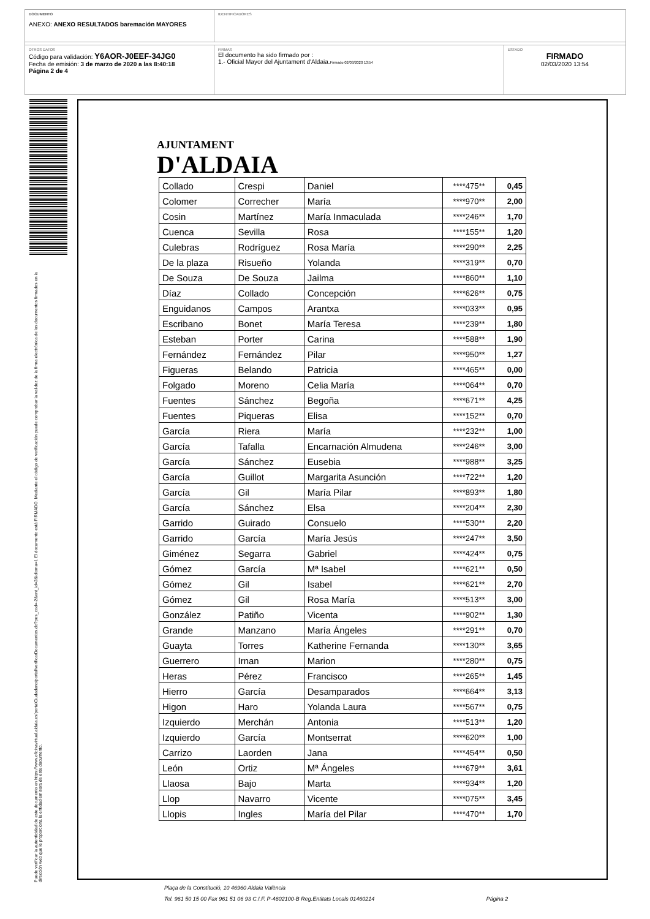DOCUMENTO
ANEXO: ANEXO RESULTADOS baremación MAYORES
IDENTIFICADORES
OTROS DATOS
Código para validación: Y6AOR-J0EEF-34JG0
Fecha de emisión: 3 de marzo de 2020 a las 8:40:18
Página 2 de 4
FIRMAS
El documento ha sido firmado por :
1.- Oficial Mayor del Ajuntament d'Aldaia.Firmado 02/03/2020 13:54
ESTADO
FIRMADO
02/03/2020 13:54
Puede verificar la autenticidad de este documento en https://www.oficinavirtual.aldaia.es/portalCiudadano/portal/verificarDocumentos.do?pes_cod=-2&ent_id=2&idioma=1 El documento está FIRMADO. Mediante el código de verificación puede comprobar la validez de la firma electrónica de los documentos firmados en la dirección web que le proporciona la entidad emisora de este documento.
AJUNTAMENT
D'ALDAIA
| Collado | Crespi | Daniel | ****475** | 0,45 |
| Colomer | Correcher | María | ****970** | 2,00 |
| Cosin | Martínez | María Inmaculada | ****246** | 1,70 |
| Cuenca | Sevilla | Rosa | ****155** | 1,20 |
| Culebras | Rodríguez | Rosa María | ****290** | 2,25 |
| De la plaza | Risueño | Yolanda | ****319** | 0,70 |
| De Souza | De Souza | Jailma | ****860** | 1,10 |
| Díaz | Collado | Concepción | ****626** | 0,75 |
| Enguidanos | Campos | Arantxa | ****033** | 0,95 |
| Escribano | Bonet | María Teresa | ****239** | 1,80 |
| Esteban | Porter | Carina | ****588** | 1,90 |
| Fernández | Fernández | Pilar | ****950** | 1,27 |
| Figueras | Belando | Patricia | ****465** | 0,00 |
| Folgado | Moreno | Celia María | ****064** | 0,70 |
| Fuentes | Sánchez | Begoña | ****671** | 4,25 |
| Fuentes | Piqueras | Elisa | ****152** | 0,70 |
| García | Riera | María | ****232** | 1,00 |
| García | Tafalla | Encarnación Almudena | ****246** | 3,00 |
| García | Sánchez | Eusebia | ****988** | 3,25 |
| García | Guillot | Margarita Asunción | ****722** | 1,20 |
| García | Gil | María Pilar | ****893** | 1,80 |
| García | Sánchez | Elsa | ****204** | 2,30 |
| Garrido | Guirado | Consuelo | ****530** | 2,20 |
| Garrido | García | María Jesús | ****247** | 3,50 |
| Giménez | Segarra | Gabriel | ****424** | 0,75 |
| Gómez | García | Mª Isabel | ****621** | 0,50 |
| Gómez | Gil | Isabel | ****621** | 2,70 |
| Gómez | Gil | Rosa María | ****513** | 3,00 |
| González | Patiño | Vicenta | ****902** | 1,30 |
| Grande | Manzano | María Ángeles | ****291** | 0,70 |
| Guayta | Torres | Katherine Fernanda | ****130** | 3,65 |
| Guerrero | Irnan | Marion | ****280** | 0,75 |
| Heras | Pérez | Francisco | ****265** | 1,45 |
| Hierro | García | Desamparados | ****664** | 3,13 |
| Higon | Haro | Yolanda Laura | ****567** | 0,75 |
| Izquierdo | Merchán | Antonia | ****513** | 1,20 |
| Izquierdo | García | Montserrat | ****620** | 1,00 |
| Carrizo | Laorden | Jana | ****454** | 0,50 |
| León | Ortiz | Mª Ángeles | ****679** | 3,61 |
| Llaosa | Bajo | Marta | ****934** | 1,20 |
| Llop | Navarro | Vicente | ****075** | 3,45 |
| Llopis | Ingles | María del Pilar | ****470** | 1,70 |
Plaça de la Constitució, 10 46960 Aldaia València
Tel. 961 50 15 00 Fax 961 51 06 93 C.I.F. P-4602100-B Reg.Entitats Locals 01460214 Página 2